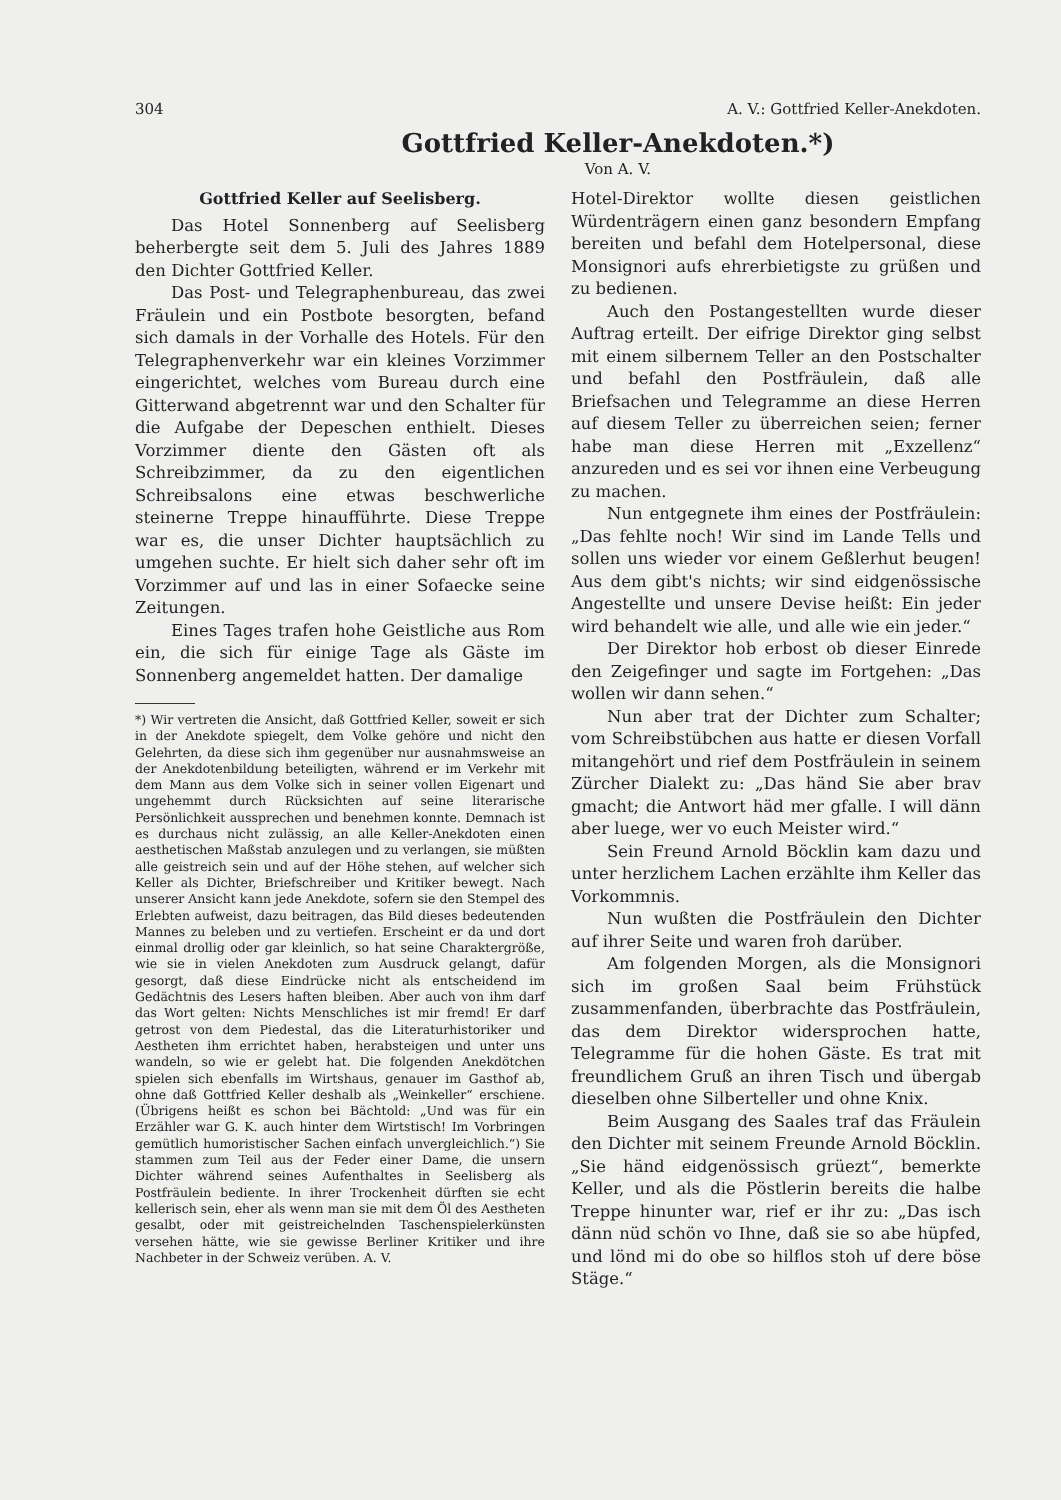304 A. V.: Gottfried Keller-Anekdoten.
Gottfried Keller-Anekdoten.*)
Von A. V.
Gottfried Keller auf Seelisberg.
Das Hotel Sonnenberg auf Seelisberg beherbergte seit dem 5. Juli des Jahres 1889 den Dichter Gottfried Keller.
Das Post- und Telegraphenbureau, das zwei Fräulein und ein Postbote besorgten, befand sich damals in der Vorhalle des Hotels. Für den Telegraphenverkehr war ein kleines Vorzimmer eingerichtet, welches vom Bureau durch eine Gitterwand abgetrennt war und den Schalter für die Aufgabe der Depeschen enthielt. Dieses Vorzimmer diente den Gästen oft als Schreibzimmer, da zu den eigentlichen Schreibsalons eine etwas beschwerliche steinerne Treppe hinaufführte. Diese Treppe war es, die unser Dichter hauptsächlich zu umgehen suchte. Er hielt sich daher sehr oft im Vorzimmer auf und las in einer Sofaecke seine Zeitungen.
Eines Tages trafen hohe Geistliche aus Rom ein, die sich für einige Tage als Gäste im Sonnenberg angemeldet hatten. Der damalige
*) Wir vertreten die Ansicht, daß Gottfried Keller, soweit er sich in der Anekdote spiegelt, dem Volke gehöre und nicht den Gelehrten, da diese sich ihm gegenüber nur ausnahmsweise an der Anekdotenbildung beteiligten, während er im Verkehr mit dem Mann aus dem Volke sich in seiner vollen Eigenart und ungehemmt durch Rücksichten auf seine literarische Persönlichkeit aussprechen und benehmen konnte. Demnach ist es durchaus nicht zulässig, an alle Keller-Anekdoten einen aesthetischen Maßstab anzulegen und zu verlangen, sie müßten alle geistreich sein und auf der Höhe stehen, auf welcher sich Keller als Dichter, Briefschreiber und Kritiker bewegt. Nach unserer Ansicht kann jede Anekdote, sofern sie den Stempel des Erlebten aufweist, dazu beitragen, das Bild dieses bedeutenden Mannes zu beleben und zu vertiefen. Erscheint er da und dort einmal drollig oder gar kleinlich, so hat seine Charaktergröße, wie sie in vielen Anekdoten zum Ausdruck gelangt, dafür gesorgt, daß diese Eindrücke nicht als entscheidend im Gedächtnis des Lesers haften bleiben. Aber auch von ihm darf das Wort gelten: Nichts Menschliches ist mir fremd! Er darf getrost von dem Piedestal, das die Literaturhistoriker und Aestheten ihm errichtet haben, herabsteigen und unter uns wandeln, so wie er gelebt hat. Die folgenden Anekdötchen spielen sich ebenfalls im Wirtshaus, genauer im Gasthof ab, ohne daß Gottfried Keller deshalb als „Weinkeller“ erschiene. (Übrigens heißt es schon bei Bächtold: „Und was für ein Erzähler war G. K. auch hinter dem Wirtstisch! Im Vorbringen gemütlich humoristischer Sachen einfach unvergleichlich.“) Sie stammen zum Teil aus der Feder einer Dame, die unsern Dichter während seines Aufenthaltes in Seelisberg als Postfräulein bediente. In ihrer Trockenheit dürften sie echt kellerisch sein, eher als wenn man sie mit dem Öl des Aestheten gesalbt, oder mit geistreichelnden Taschenspielerkünsten versehen hätte, wie sie gewisse Berliner Kritiker und ihre Nachbeter in der Schweiz verüben. A. V.
Hotel-Direktor wollte diesen geistlichen Würdenträgern einen ganz besondern Empfang bereiten und befahl dem Hotelpersonal, diese Monsignori aufs ehrerbietigste zu grüßen und zu bedienen.
Auch den Postangestellten wurde dieser Auftrag erteilt. Der eifrige Direktor ging selbst mit einem silbernem Teller an den Postschalter und befahl den Postfräulein, daß alle Briefsachen und Telegramme an diese Herren auf diesem Teller zu überreichen seien; ferner habe man diese Herren mit „Exzellenz“ anzureden und es sei vor ihnen eine Verbeugung zu machen.
Nun entgegnete ihm eines der Postfräulein: „Das fehlte noch! Wir sind im Lande Tells und sollen uns wieder vor einem Geßlerhut beugen! Aus dem gibt's nichts; wir sind eidgenössische Angestellte und unsere Devise heißt: Ein jeder wird behandelt wie alle, und alle wie ein jeder.“
Der Direktor hob erbost ob dieser Einrede den Zeigefinger und sagte im Fortgehen: „Das wollen wir dann sehen.“
Nun aber trat der Dichter zum Schalter; vom Schreibstübchen aus hatte er diesen Vorfall mitangehört und rief dem Postfräulein in seinem Zürcher Dialekt zu: „Das händ Sie aber brav gmacht; die Antwort häd mer gfalle. I will dänn aber luege, wer vo euch Meister wird.“
Sein Freund Arnold Böcklin kam dazu und unter herzlichem Lachen erzählte ihm Keller das Vorkommnis.
Nun wußten die Postfräulein den Dichter auf ihrer Seite und waren froh darüber.
Am folgenden Morgen, als die Monsignori sich im großen Saal beim Frühstück zusammenfanden, überbrachte das Postfräulein, das dem Direktor widersprochen hatte, Telegramme für die hohen Gäste. Es trat mit freundlichem Gruß an ihren Tisch und übergab dieselben ohne Silberteller und ohne Knix.
Beim Ausgang des Saales traf das Fräulein den Dichter mit seinem Freunde Arnold Böcklin. „Sie händ eidgenössisch grüezt“, bemerkte Keller, und als die Pöstlerin bereits die halbe Treppe hinunter war, rief er ihr zu: „Das isch dänn nüd schön vo Ihne, daß sie so abe hüpfed, und lönd mi do obe so hilflos stoh uf dere böse Stäge.“